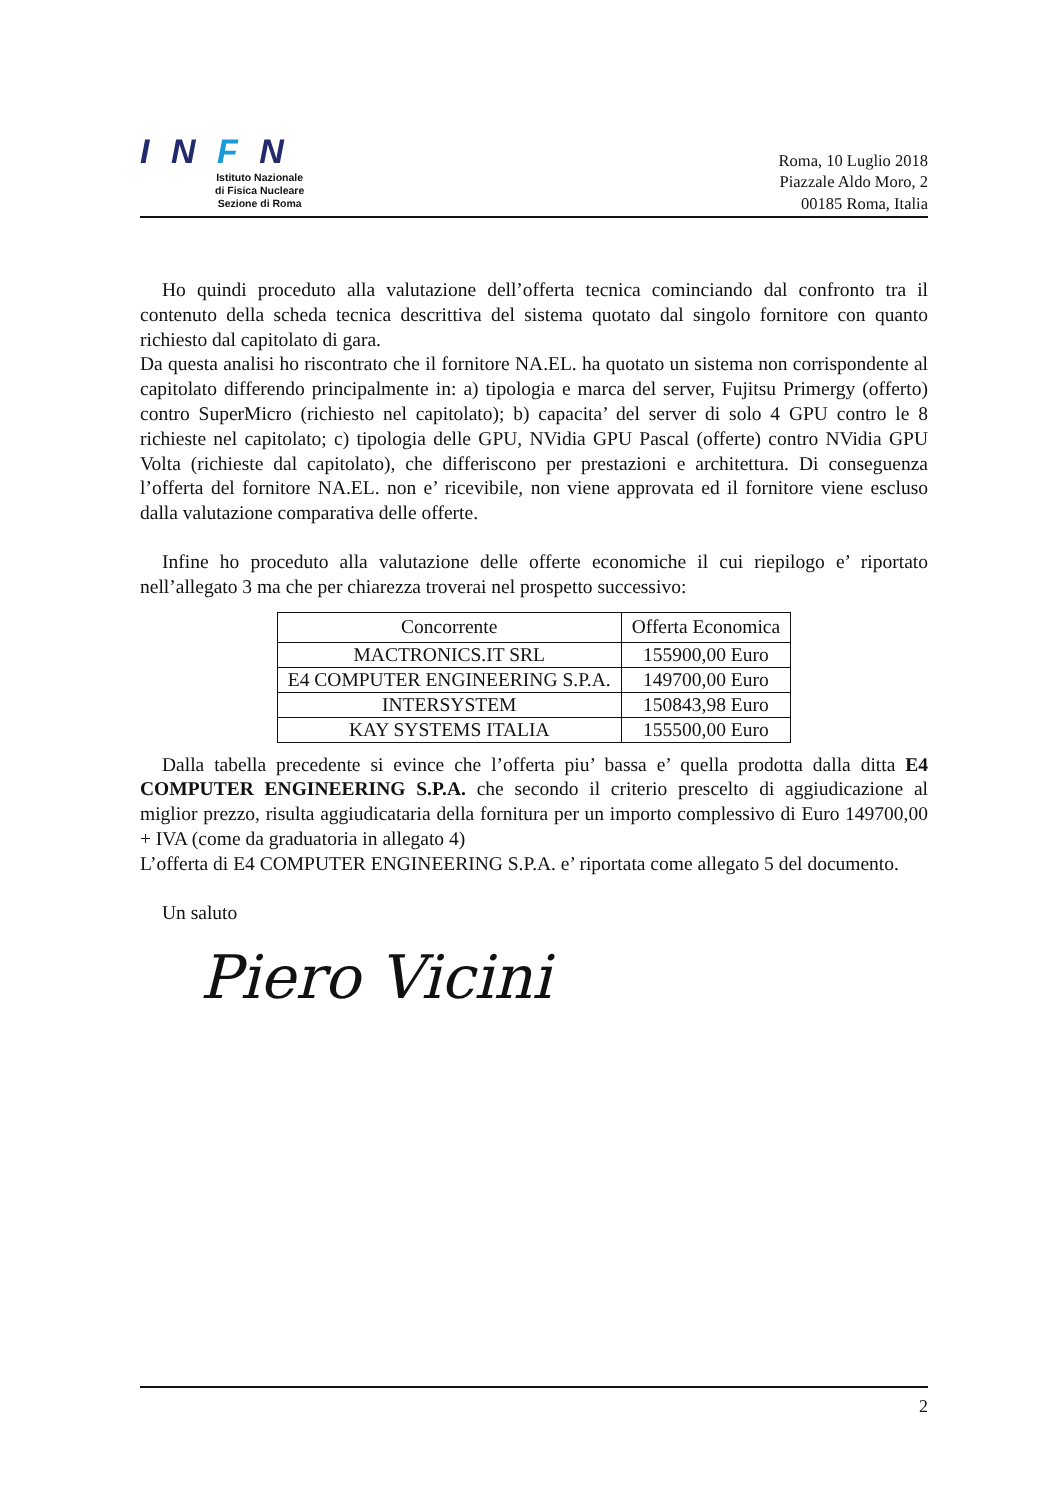I N F N
Istituto Nazionale
di Fisica Nucleare
Sezione di Roma
Roma, 10 Luglio 2018
Piazzale Aldo Moro, 2
00185 Roma, Italia
Ho quindi proceduto alla valutazione dell’offerta tecnica cominciando dal confronto tra il contenuto della scheda tecnica descrittiva del sistema quotato dal singolo fornitore con quanto richiesto dal capitolato di gara.
Da questa analisi ho riscontrato che il fornitore NA.EL. ha quotato un sistema non corrispondente al capitolato differendo principalmente in: a) tipologia e marca del server, Fujitsu Primergy (offerto) contro SuperMicro (richiesto nel capitolato); b) capacita’ del server di solo 4 GPU contro le 8 richieste nel capitolato; c) tipologia delle GPU, NVidia GPU Pascal (offerte) contro NVidia GPU Volta (richieste dal capitolato), che differiscono per prestazioni e architettura. Di conseguenza l’offerta del fornitore NA.EL. non e’ ricevibile, non viene approvata ed il fornitore viene escluso dalla valutazione comparativa delle offerte.
Infine ho proceduto alla valutazione delle offerte economiche il cui riepilogo e’ riportato nell’allegato 3 ma che per chiarezza troverai nel prospetto successivo:
| Concorrente | Offerta Economica |
| --- | --- |
| MACTRONICS.IT SRL | 155900,00 Euro |
| E4 COMPUTER ENGINEERING S.P.A. | 149700,00 Euro |
| INTERSYSTEM | 150843,98 Euro |
| KAY SYSTEMS ITALIA | 155500,00 Euro |
Dalla tabella precedente si evince che l’offerta piu’ bassa e’ quella prodotta dalla ditta E4 COMPUTER ENGINEERING S.P.A. che secondo il criterio prescelto di aggiudicazione al miglior prezzo, risulta aggiudicataria della fornitura per un importo complessivo di Euro 149700,00 + IVA (come da graduatoria in allegato 4)
L’offerta di E4 COMPUTER ENGINEERING S.P.A. e’ riportata come allegato 5 del documento.
Un saluto
Piero Vicini
2